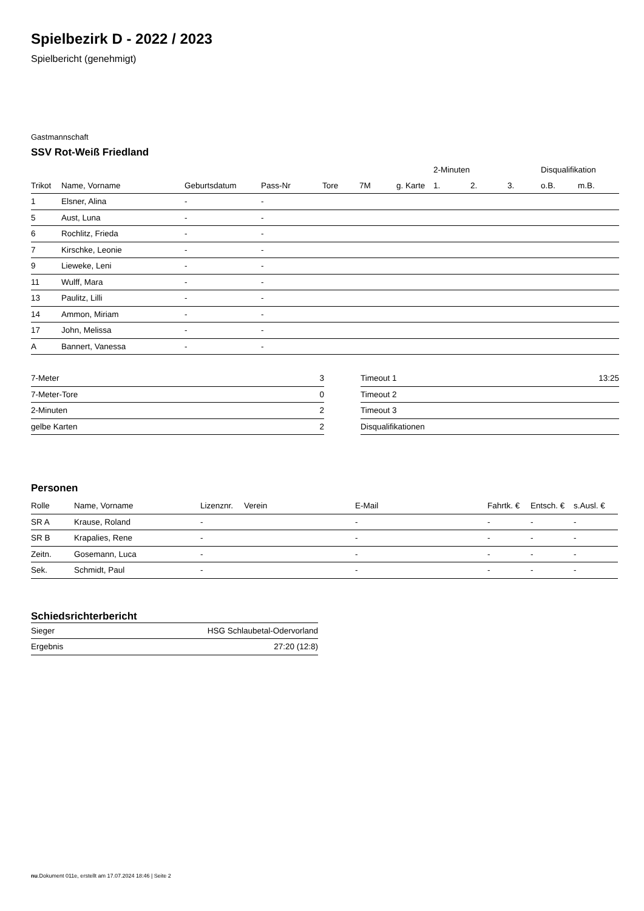Spielbezirk D - 2022 / 2023
Spielbericht (genehmigt)
Gastmannschaft
SSV Rot-Weiß Friedland
| | | | | | | | 2-Minuten | | | Disqualifikation | |
| --- | --- | --- | --- | --- | --- | --- | --- | --- | --- | --- | --- |
| Trikot | Name, Vorname | Geburtsdatum | Pass-Nr | Tore | 7M | g. Karte | 1. | 2. | 3. | o.B. | m.B. |
| 1 | Elsner, Alina | - | - | | | | | | | | |
| 5 | Aust, Luna | - | - | | | | | | | | |
| 6 | Rochlitz, Frieda | - | - | | | | | | | | |
| 7 | Kirschke, Leonie | - | - | | | | | | | | |
| 9 | Lieweke, Leni | - | - | | | | | | | | |
| 11 | Wulff, Mara | - | - | | | | | | | | |
| 13 | Paulitz, Lilli | - | - | | | | | | | | |
| 14 | Ammon, Miriam | - | - | | | | | | | | |
| 17 | John, Melissa | - | - | | | | | | | | |
| A | Bannert, Vanessa | - | - | | | | | | | | |
| 7-Meter | 3 |
| 7-Meter-Tore | 0 |
| 2-Minuten | 2 |
| gelbe Karten | 2 |
| Timeout 1 | 13:25 |
| Timeout 2 | |
| Timeout 3 | |
| Disqualifikationen | |
Personen
| Rolle | Name, Vorname | Lizenznr. | Verein | E-Mail | Fahrtk. € | Entsch. € | s.Ausl. € |
| --- | --- | --- | --- | --- | --- | --- | --- |
| SR A | Krause, Roland | - | | - | - | - | - |
| SR B | Krapalies, Rene | - | | - | - | - | - |
| Zeitn. | Gosemann, Luca | - | | - | - | - | - |
| Sek. | Schmidt, Paul | - | | - | - | - | - |
Schiedsrichterbericht
| Sieger | HSG Schlaubetal-Odervorland |
| Ergebnis | 27:20 (12:8) |
nu.Dokument 011e, erstellt am 17.07.2024 18:46 | Seite 2